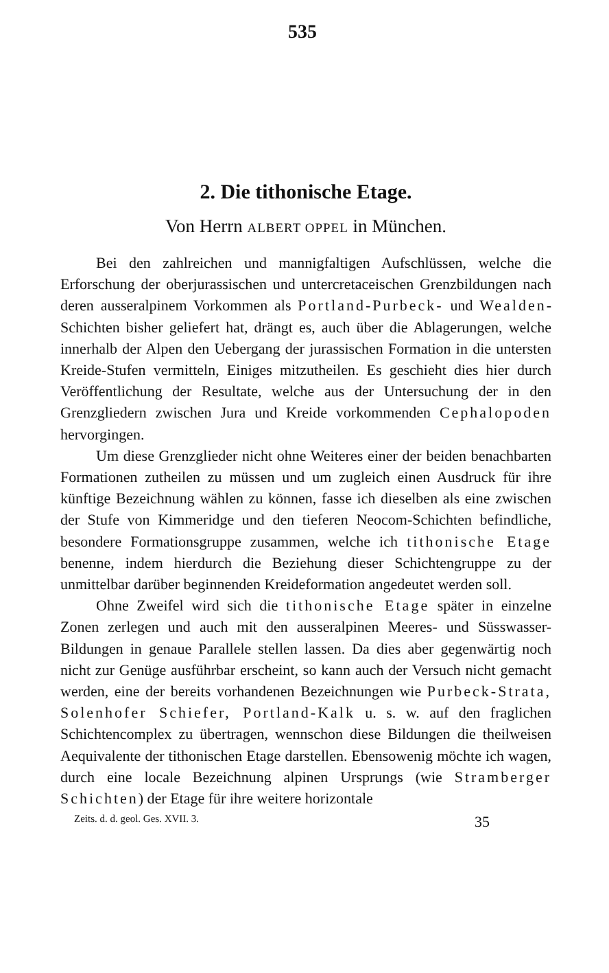535
2. Die tithonische Etage.
Von Herrn ALBERT OPPEL in München.
Bei den zahlreichen und mannigfaltigen Aufschlüssen, welche die Erforschung der oberjurassischen und untercretaceischen Grenzbildungen nach deren ausseralpinem Vorkommen als Portland-Purbeck- und Wealden-Schichten bisher geliefert hat, drängt es, auch über die Ablagerungen, welche innerhalb der Alpen den Uebergang der jurassischen Formation in die untersten Kreide-Stufen vermitteln, Einiges mitzutheilen. Es geschieht dies hier durch Veröffentlichung der Resultate, welche aus der Untersuchung der in den Grenzgliedern zwischen Jura und Kreide vorkommenden Cephalopoden hervorgingen.
Um diese Grenzglieder nicht ohne Weiteres einer der beiden benachbarten Formationen zutheilen zu müssen und um zugleich einen Ausdruck für ihre künftige Bezeichnung wählen zu können, fasse ich dieselben als eine zwischen der Stufe von Kimmeridge und den tieferen Neocom-Schichten befindliche, besondere Formationsgruppe zusammen, welche ich tithonische Etage benenne, indem hierdurch die Beziehung dieser Schichtengruppe zu der unmittelbar darüber beginnenden Kreideformation angedeutet werden soll.
Ohne Zweifel wird sich die tithonische Etage später in einzelne Zonen zerlegen und auch mit den ausseralpinen Meeres- und Süsswasser-Bildungen in genaue Parallele stellen lassen. Da dies aber gegenwärtig noch nicht zur Genüge ausführbar erscheint, so kann auch der Versuch nicht gemacht werden, eine der bereits vorhandenen Bezeichnungen wie Purbeck-Strata, Solenhofer Schiefer, Portland-Kalk u. s. w. auf den fraglichen Schichtencomplex zu übertragen, wennschon diese Bildungen die theilweisen Aequivalente der tithonischen Etage darstellen. Ebensowenig möchte ich wagen, durch eine locale Bezeichnung alpinen Ursprungs (wie Stramberger Schichten) der Etage für ihre weitere horizontale
Zeits. d. d. geol. Ges. XVII. 3. 35